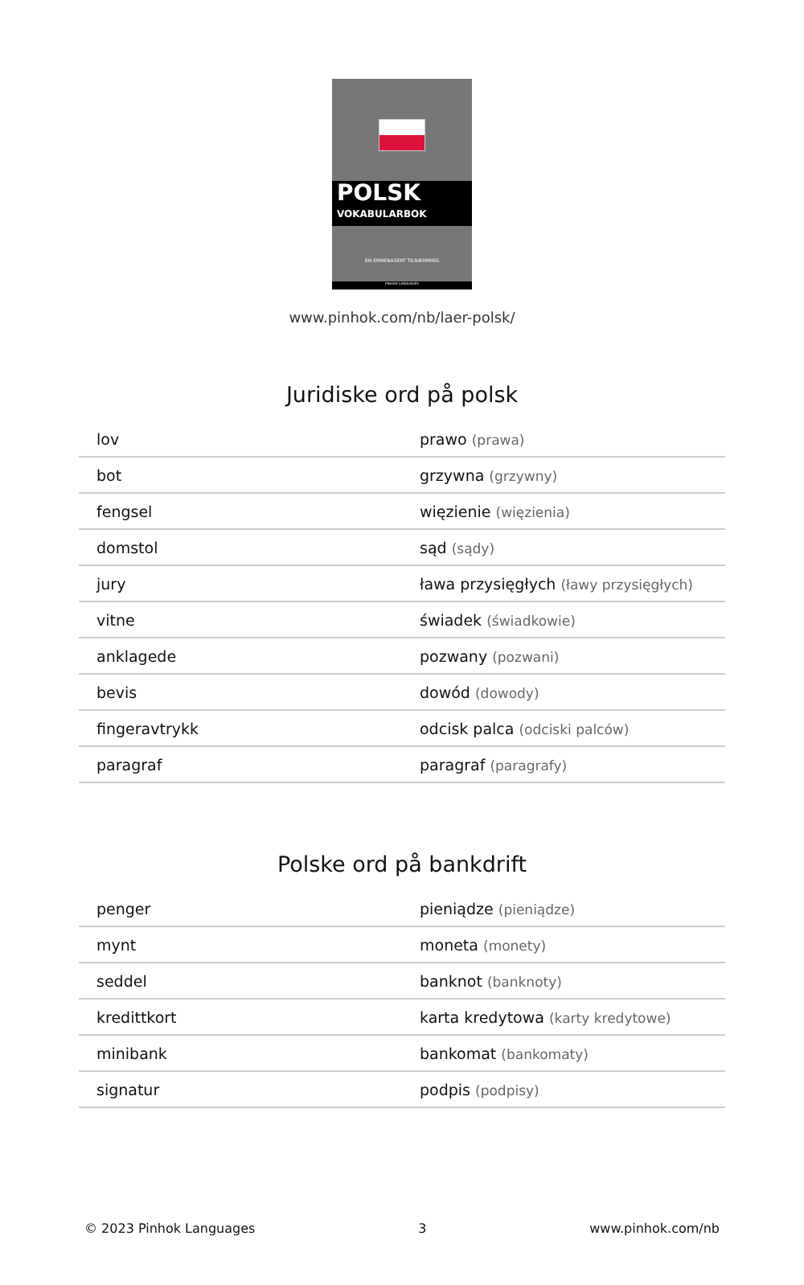POLSK
VOKABULARBOK
EN EMNEBASERT TILNÆRMING
PINHOK LANGUAGES
www.pinhok.com/nb/laer-polsk/
Juridiske ord på polsk
| lov | prawo (prawa) |
| bot | grzywna (grzywny) |
| fengsel | więzienie (więzienia) |
| domstol | sąd (sądy) |
| jury | ława przysięgłych (ławy przysięgłych) |
| vitne | świadek (świadkowie) |
| anklagede | pozwany (pozwani) |
| bevis | dowód (dowody) |
| fingeravtrykk | odcisk palca (odciski palców) |
| paragraf | paragraf (paragrafy) |
Polske ord på bankdrift
| penger | pieniądze (pieniądze) |
| mynt | moneta (monety) |
| seddel | banknot (banknoty) |
| kredittkort | karta kredytowa (karty kredytowe) |
| minibank | bankomat (bankomaty) |
| signatur | podpis (podpisy) |
© 2023 Pinhok Languages 3 www.pinhok.com/nb